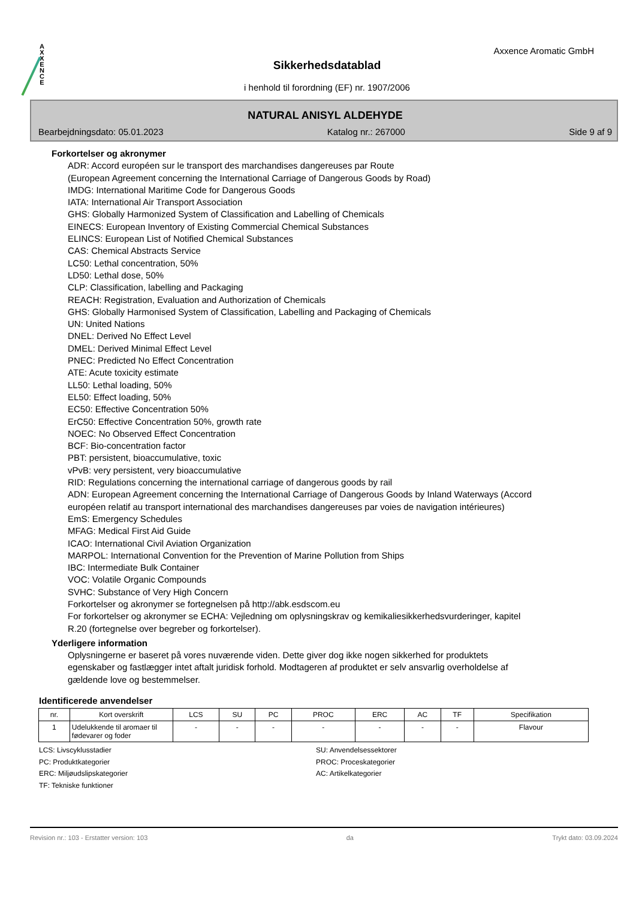A
X
X
E
N
C
E
Axxence Aromatic GmbH
Sikkerhedsdatablad
i henhold til forordning (EF) nr. 1907/2006
NATURAL ANISYL ALDEHYDE
Bearbejdningsdato: 05.01.2023 Katalog nr.: 267000 Side 9 af 9
Forkortelser og akronymer
ADR: Accord européen sur le transport des marchandises dangereuses par Route
(European Agreement concerning the International Carriage of Dangerous Goods by Road)
IMDG: International Maritime Code for Dangerous Goods
IATA: International Air Transport Association
GHS: Globally Harmonized System of Classification and Labelling of Chemicals
EINECS: European Inventory of Existing Commercial Chemical Substances
ELINCS: European List of Notified Chemical Substances
CAS: Chemical Abstracts Service
LC50: Lethal concentration, 50%
LD50: Lethal dose, 50%
CLP: Classification, labelling and Packaging
REACH: Registration, Evaluation and Authorization of Chemicals
GHS: Globally Harmonised System of Classification, Labelling and Packaging of Chemicals
UN: United Nations
DNEL: Derived No Effect Level
DMEL: Derived Minimal Effect Level
PNEC: Predicted No Effect Concentration
ATE: Acute toxicity estimate
LL50: Lethal loading, 50%
EL50: Effect loading, 50%
EC50: Effective Concentration 50%
ErC50: Effective Concentration 50%, growth rate
NOEC: No Observed Effect Concentration
BCF: Bio-concentration factor
PBT: persistent, bioaccumulative, toxic
vPvB: very persistent, very bioaccumulative
RID: Regulations concerning the international carriage of dangerous goods by rail
ADN: European Agreement concerning the International Carriage of Dangerous Goods by Inland Waterways (Accord européen relatif au transport international des marchandises dangereuses par voies de navigation intérieures)
EmS: Emergency Schedules
MFAG: Medical First Aid Guide
ICAO: International Civil Aviation Organization
MARPOL: International Convention for the Prevention of Marine Pollution from Ships
IBC: Intermediate Bulk Container
VOC: Volatile Organic Compounds
SVHC: Substance of Very High Concern
Forkortelser og akronymer se fortegnelsen på http://abk.esdscom.eu
For forkortelser og akronymer se ECHA: Vejledning om oplysningskrav og kemikaliesikkerhedsvurderinger, kapitel R.20 (fortegnelse over begreber og forkortelser).
Yderligere information
Oplysningerne er baseret på vores nuværende viden. Dette giver dog ikke nogen sikkerhed for produktets egenskaber og fastlægger intet aftalt juridisk forhold. Modtageren af produktet er selv ansvarlig overholdelse af gældende love og bestemmelser.
Identificerede anvendelser
| nr. | Kort overskrift | LCS | SU | PC | PROC | ERC | AC | TF | Specifikation |
| --- | --- | --- | --- | --- | --- | --- | --- | --- | --- |
| 1 | Udelukkende til aromaer til fødevarer og foder | - | - | - | - | - | - | - | Flavour |
LCS: Livscyklusstadier
SU: Anvendelsessektorer
PC: Produktkategorier
PROC: Proceskategorier
ERC: Miljøudslipskategorier
AC: Artikelkategorier
TF: Tekniske funktioner
Revision nr.: 103 - Erstatter version: 103 da Trykt dato: 03.09.2024